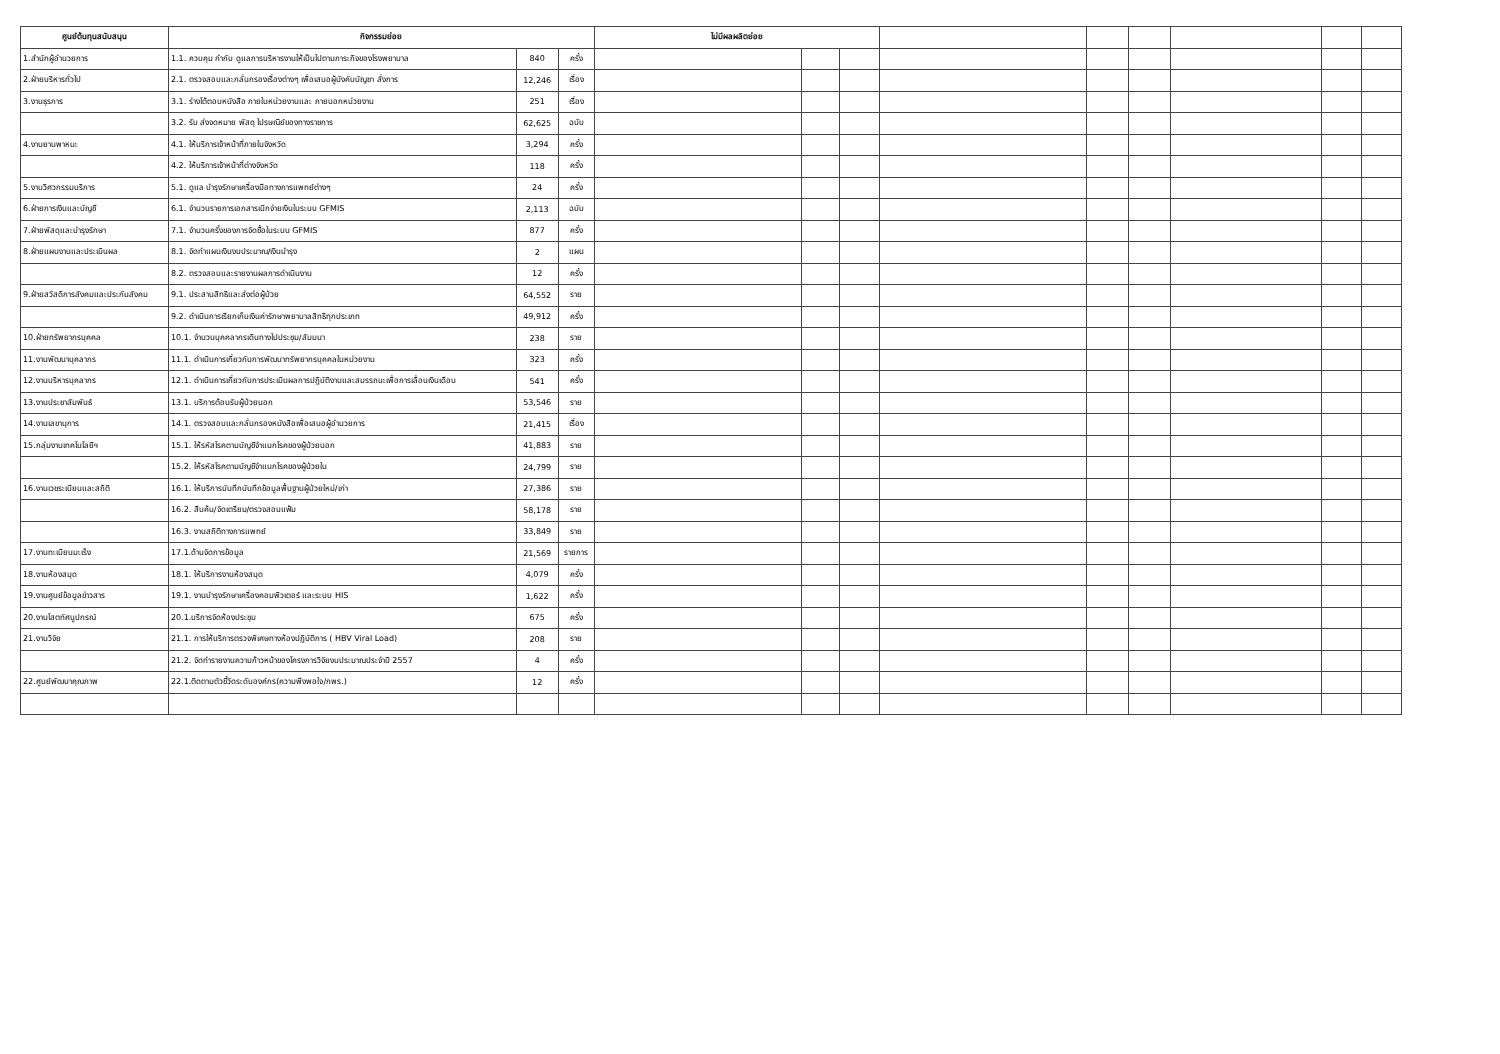| ศูนย์ต้นทุนสนับสนุน | กิจกรรมย่อย | | | ไม่มีผลผลิตย่อย | | | | | | | | |
| --- | --- | --- | --- | --- | --- | --- | --- | --- | --- | --- | --- | --- |
| 1.สำนักผู้อำนวยการ | 1.1. ควบคุม กำกับ ดูแลการบริหารงานให้เป็นไปตามภาระกิจของโรงพยาบาล | 840 | ครั้ง | | | | | | | | | |
| 2.ฝ่ายบริหารทั่วไป | 2.1. ตรวจสอบและกลั่นกรองเรื่องต่างๆ เพื่อเสนอผู้บังคับบัญชา สั่งการ | 12,246 | เรื่อง | | | | | | | | | |
| 3.งานธุรการ | 3.1. ร่างโต้ตอบหนังสือ ภายในหน่วยงานและ ภายนอกหน่วยงาน | 251 | เรื่อง | | | | | | | | | |
| | 3.2. รับ ส่งจดหมาย พัสดุ ไปรษณีย์ของทางราชการ | 62,625 | ฉบับ | | | | | | | | | |
| 4.งานยานพาหนะ | 4.1. ให้บริการเจ้าหน้าที่ภายในจังหวัด | 3,294 | ครั้ง | | | | | | | | | |
| | 4.2. ให้บริการเจ้าหน้าที่ต่างจังหวัด | 118 | ครั้ง | | | | | | | | | |
| 5.งานวิศวกรรมบริการ | 5.1. ดูแล บำรุงรักษาเครื่องมือทางการแพทย์ต่างๆ | 24 | ครั้ง | | | | | | | | | |
| 6.ฝ่ายการเงินและบัญชี | 6.1. จำนวนรายการเอกสารเบิกจ่ายเงินในระบบ GFMIS | 2,113 | ฉบับ | | | | | | | | | |
| 7.ฝ่ายพัสดุและบำรุงรักษา | 7.1. จำนวนครั้งของการจัดซื้อในระบบ GFMIS | 877 | ครั้ง | | | | | | | | | |
| 8.ฝ่ายแผนงานและประเมินผล | 8.1. จัดทำแผนเงินงบประมาณ/เงินบำรุง | 2 | แผน | | | | | | | | | |
| | 8.2. ตรวจสอบและรายงานผลการดำเนินงาน | 12 | ครั้ง | | | | | | | | | |
| 9.ฝ่ายสวัสดิการสังคมและประกันสังคม | 9.1. ประสานสิทธิและส่งต่อผู้ป่วย | 64,552 | ราย | | | | | | | | | |
| | 9.2. ดำเนินการเรียกเก็บเงินค่ารักษาพยาบาลสิทธิทุกประเภท | 49,912 | ครั้ง | | | | | | | | | |
| 10.ฝ่ายทรัพยากรบุคคล | 10.1. จำนวนบุคคลากรเดินทางไปประชุม/สัมมนา | 238 | ราย | | | | | | | | | |
| 11.งานพัฒนาบุคลากร | 11.1. ดำเนินการเกี่ยวกับการพัฒนาทรัพยากรบุคคลในหน่วยงาน | 323 | ครั้ง | | | | | | | | | |
| 12.งานบริหารบุคลากร | 12.1. ดำเนินการเกี่ยวกับการประเมินผลการปฏิบัติงานและสมรรถนะเพื่อการเลื่อนเงินเดือน | 541 | ครั้ง | | | | | | | | | |
| 13.งานประชาสัมพันธ์ | 13.1. บริการต้อนรับผู้ป่วยนอก | 53,546 | ราย | | | | | | | | | |
| 14.งานเลขานุการ | 14.1. ตรวจสอบและกลั่นกรองหนังสือเพื่อเสนอผู้อำนวยการ | 21,415 | เรื่อง | | | | | | | | | |
| 15.กลุ่มงานเทคโนโลยีฯ | 15.1. ให้รหัสโรคตามบัญชีจำแนกโรคของผู้ป่วยนอก | 41,883 | ราย | | | | | | | | | |
| | 15.2. ให้รหัสโรคตามบัญชีจำแนกโรคของผู้ป่วยใน | 24,799 | ราย | | | | | | | | | |
| 16.งานเวชระเบียนและสถิติ | 16.1. ให้บริการบันทึกบันทึกข้อมูลพื้นฐานผู้ป่วยใหม่/เก่า | 27,386 | ราย | | | | | | | | | |
| | 16.2. สืบค้น/จัดเตรียม/ตรวจสอบแฟ้ม | 58,178 | ราย | | | | | | | | | |
| | 16.3. งานสถิติทางการแพทย์ | 33,849 | ราย | | | | | | | | | |
| 17.งานทะเบียนมะเร็ง | 17.1.ด้านจัดการข้อมูล | 21,569 | รายการ | | | | | | | | | |
| 18.งานห้องสมุด | 18.1. ให้บริการงานห้องสมุด | 4,079 | ครั้ง | | | | | | | | | |
| 19.งานศูนย์ข้อมูลข่าวสาร | 19.1. งานบำรุงรักษาเครื่องคอมพิวเตอร์ และระบบ HIS | 1,622 | ครั้ง | | | | | | | | | |
| 20.งานโสตทัศนูปกรณ์ | 20.1.บริการจัดห้องประชุม | 675 | ครั้ง | | | | | | | | | |
| 21.งานวิจัย | 21.1. การให้บริการตรวจพิเศษทางห้องปฏิบัติการ ( HBV Viral Load) | 208 | ราย | | | | | | | | | |
| | 21.2. จัดทำรายงานความก้าวหน้าของโครงการวิจัยงบประมาณประจำปี 2557 | 4 | ครั้ง | | | | | | | | | |
| 22.ศูนย์พัฒนาคุณภาพ | 22.1.ติดตามตัวชี้วัดระดับองค์กร(ความพึงพอใจ/กพร.) | 12 | ครั้ง | | | | | | | | | |